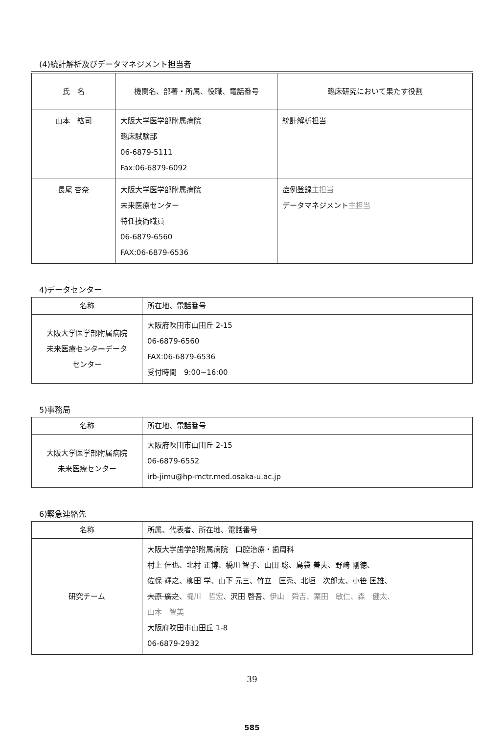(4)統計解析及びデータマネジメント担当者
| 氏 名 | 機関名、部署・所属、役職、電話番号 | 臨床研究において果たす役割 |
| --- | --- | --- |
| 山本 紘司 | 大阪大学医学部附属病院 臨床試験部 06-6879-5111 Fax:06-6879-6092 | 統計解析担当 |
| 長尾 杏奈 | 大阪大学医学部附属病院 未来医療センター 特任技術職員 06-6879-6560 FAX:06-6879-6536 | 症例登録 主担当 データマネジメント 主担当 |
4)データセンター
| 名称 | 所在地、電話番号 |
| 大阪大学医学部附属病院 未来医療 センター データ センター | 大阪府吹田市山田丘 2-15 06-6879-6560 FAX:06-6879-6536 受付時間 9:00~16:00 |
5)事務局
| 名称 | 所在地、電話番号 |
| 大阪大学医学部附属病院 未来医療センター | 大阪府吹田市山田丘 2-15 06-6879-6552 irb-jimu@hp-mctr.med.osaka-u.ac.jp |
6)緊急連絡先
| 名称 | 所属、代表者、所在地、電話番号 |
| 研究チーム | 大阪大学歯学部附属病院 口腔治療・歯周科 村上 伸也、北村 正博、橋川 智子、山田 聡、島袋 善夫、野崎 剛徳、 佐保 輝之 、柳田 学、山下 元三、竹立 匡秀、北垣 次郎太、小笹 匡雄、 大原 廣之 、 梶川 哲宏 、沢田 啓吾、 伊山 舜吉、栗田 敏仁、森 健太、 山本 智美 大阪府吹田市山田丘 1-8 06-6879-2932 |
39
585